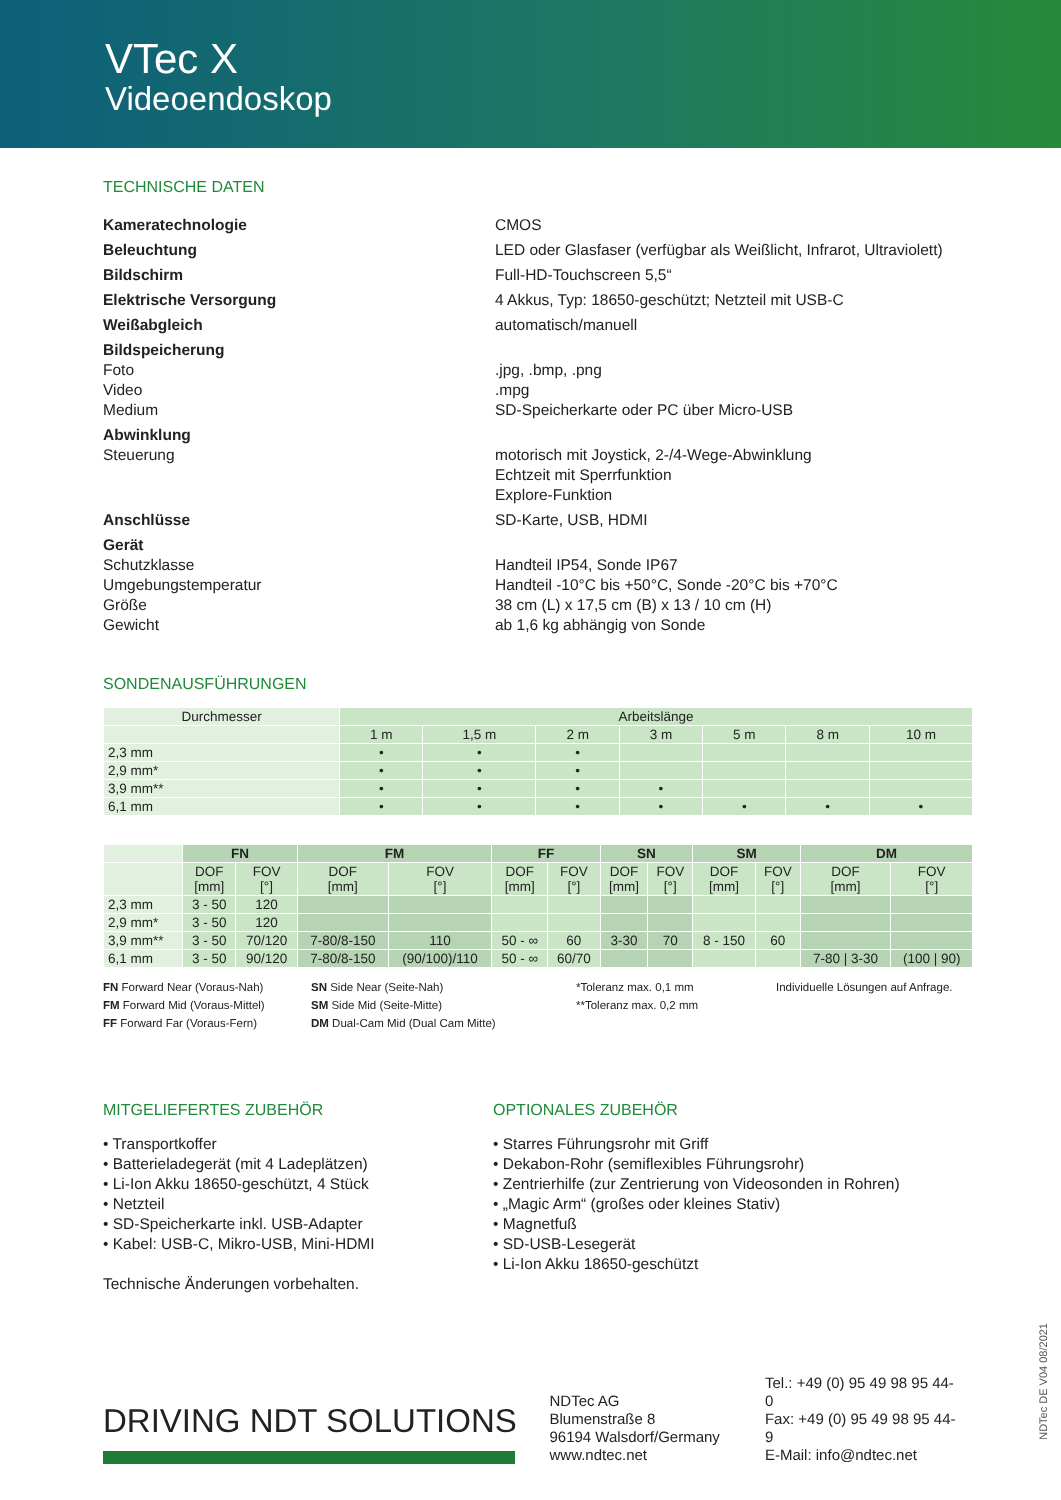VTec X
Videoendoskop
TECHNISCHE DATEN
Kameratechnologie
CMOS
Beleuchtung
LED oder Glasfaser (verfügbar als Weißlicht, Infrarot, Ultraviolett)
Bildschirm
Full-HD-Touchscreen 5,5“
Elektrische Versorgung
4 Akkus, Typ: 18650-geschützt; Netzteil mit USB-C
Weißabgleich
automatisch/manuell
Bildspeicherung
Foto
Video
Medium
.jpg, .bmp, .png
.mpg
SD-Speicherkarte oder PC über Micro-USB
Abwinklung
Steuerung
motorisch mit Joystick, 2-/4-Wege-Abwinklung
Echtzeit mit Sperrfunktion
Explore-Funktion
Anschlüsse
SD-Karte, USB, HDMI
Gerät
Schutzklasse
Umgebungstemperatur
Größe
Gewicht
Handteil IP54, Sonde IP67
Handteil -10°C bis +50°C, Sonde -20°C bis +70°C
38 cm (L) x 17,5 cm (B) x 13 / 10 cm (H)
ab 1,6 kg abhängig von Sonde
SONDENAUSFÜHRUNGEN
| Durchmesser | Arbeitslänge | | | | | | |
| --- | --- | --- | --- | --- | --- | --- | --- |
| | 1 m | 1,5 m | 2 m | 3 m | 5 m | 8 m | 10 m |
| 2,3 mm | • | • | • | | | | |
| 2,9 mm* | • | • | • | | | | |
| 3,9 mm** | • | • | • | • | | | |
| 6,1 mm | • | • | • | • | • | • | • |
| | FN | | FM | | FF | | SN | | SM | | DM | |
| --- | --- | --- | --- | --- | --- | --- | --- | --- | --- | --- | --- | --- |
| | DOF [mm] | FOV [°] | DOF [mm] | FOV [°] | DOF [mm] | FOV [°] | DOF [mm] | FOV [°] | DOF [mm] | FOV [°] | DOF [mm] | FOV [°] |
| 2,3 mm | 3 - 50 | 120 | | | | | | | | | | |
| 2,9 mm* | 3 - 50 | 120 | | | | | | | | | | |
| 3,9 mm** | 3 - 50 | 70/120 | 7-80/8-150 | 110 | 50 - ∞ | 60 | 3-30 | 70 | 8 - 150 | 60 | | |
| 6,1 mm | 3 - 50 | 90/120 | 7-80/8-150 | (90/100)/110 | 50 - ∞ | 60/70 | | | | | 7-80 / 3-30 | (100 / 90) |
FN Forward Near (Voraus-Nah)
FM Forward Mid (Voraus-Mittel)
FF Forward Far (Voraus-Fern)
SN Side Near (Seite-Nah)
SM Side Mid (Seite-Mitte)
DM Dual-Cam Mid (Dual Cam Mitte)
*Toleranz max. 0,1 mm
**Toleranz max. 0,2 mm
Individuelle Lösungen auf Anfrage.
MITGELIEFERTES ZUBEHÖR
• Transportkoffer
• Batterieladegerät (mit 4 Ladeplätzen)
• Li-Ion Akku 18650-geschützt, 4 Stück
• Netzteil
• SD-Speicherkarte inkl. USB-Adapter
• Kabel: USB-C, Mikro-USB, Mini-HDMI
Technische Änderungen vorbehalten.
OPTIONALES ZUBEHÖR
• Starres Führungsrohr mit Griff
• Dekabon-Rohr (semiflexibles Führungsrohr)
• Zentrierhilfe (zur Zentrierung von Videosonden in Rohren)
• „Magic Arm“ (großes oder kleines Stativ)
• Magnetfuß
• SD-USB-Lesegerät
• Li-Ion Akku 18650-geschützt
DRIVING NDT SOLUTIONS
NDTec AG
Blumenstraße 8
96194 Walsdorf/Germany
www.ndtec.net
Tel.: +49 (0) 95 49 98 95 44-0
Fax: +49 (0) 95 49 98 95 44-9
E-Mail: info@ndtec.net
NDTec DE V04 08/2021